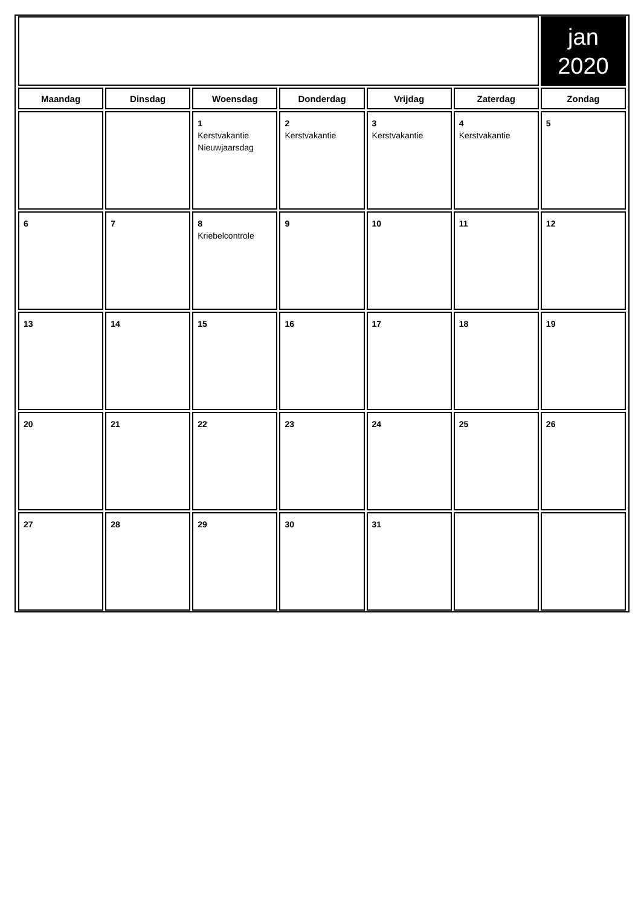| | | | | | | jan 2020 |
| Maandag | Dinsdag | Woensdag | Donderdag | Vrijdag | Zaterdag | Zondag |
| | | 1 Kerstvakantie Nieuwjaarsdag | 2 Kerstvakantie | 3 Kerstvakantie | 4 Kerstvakantie | 5 |
| 6 | 7 | 8 Kriebelcontrole | 9 | 10 | 11 | 12 |
| 13 | 14 | 15 | 16 | 17 | 18 | 19 |
| 20 | 21 | 22 | 23 | 24 | 25 | 26 |
| 27 | 28 | 29 | 30 | 31 | | |